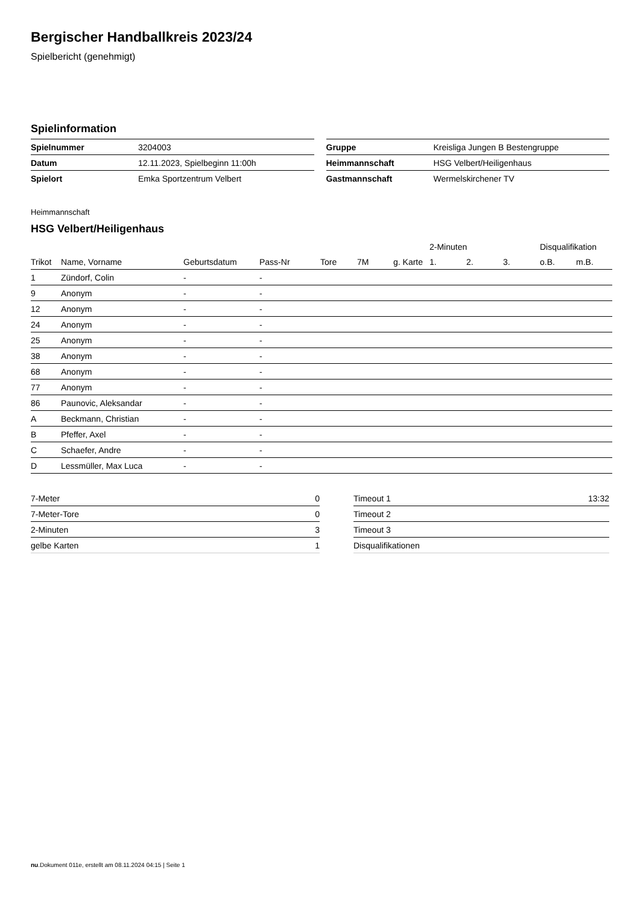Bergischer Handballkreis 2023/24
Spielbericht (genehmigt)
Spielinformation
| Spielnummer | 3204003 |
| Datum | 12.11.2023, Spielbeginn 11:00h |
| Spielort | Emka Sportzentrum Velbert |
| Gruppe | Kreisliga Jungen B Bestengruppe |
| Heimmannschaft | HSG Velbert/Heiligenhaus |
| Gastmannschaft | Wermelskirchener TV |
Heimmannschaft
HSG Velbert/Heiligenhaus
| | | | | | | | 2-Minuten | | | Disqualifikation | |
| --- | --- | --- | --- | --- | --- | --- | --- | --- | --- | --- | --- |
| Trikot | Name, Vorname | Geburtsdatum | Pass-Nr | Tore | 7M | g. Karte | 1. | 2. | 3. | o.B. | m.B. |
| 1 | Zündorf, Colin | - | - | | | | | | | | |
| 9 | Anonym | - | - | | | | | | | | |
| 12 | Anonym | - | - | | | | | | | | |
| 24 | Anonym | - | - | | | | | | | | |
| 25 | Anonym | - | - | | | | | | | | |
| 38 | Anonym | - | - | | | | | | | | |
| 68 | Anonym | - | - | | | | | | | | |
| 77 | Anonym | - | - | | | | | | | | |
| 86 | Paunovic, Aleksandar | - | - | | | | | | | | |
| A | Beckmann, Christian | - | - | | | | | | | | |
| B | Pfeffer, Axel | - | - | | | | | | | | |
| C | Schaefer, Andre | - | - | | | | | | | | |
| D | Lessmüller, Max Luca | - | - | | | | | | | | |
| 7-Meter | 0 |
| 7-Meter-Tore | 0 |
| 2-Minuten | 3 |
| gelbe Karten | 1 |
| Timeout 1 | 13:32 |
| Timeout 2 | |
| Timeout 3 | |
| Disqualifikationen | |
nu.Dokument 011e, erstellt am 08.11.2024 04:15 | Seite 1